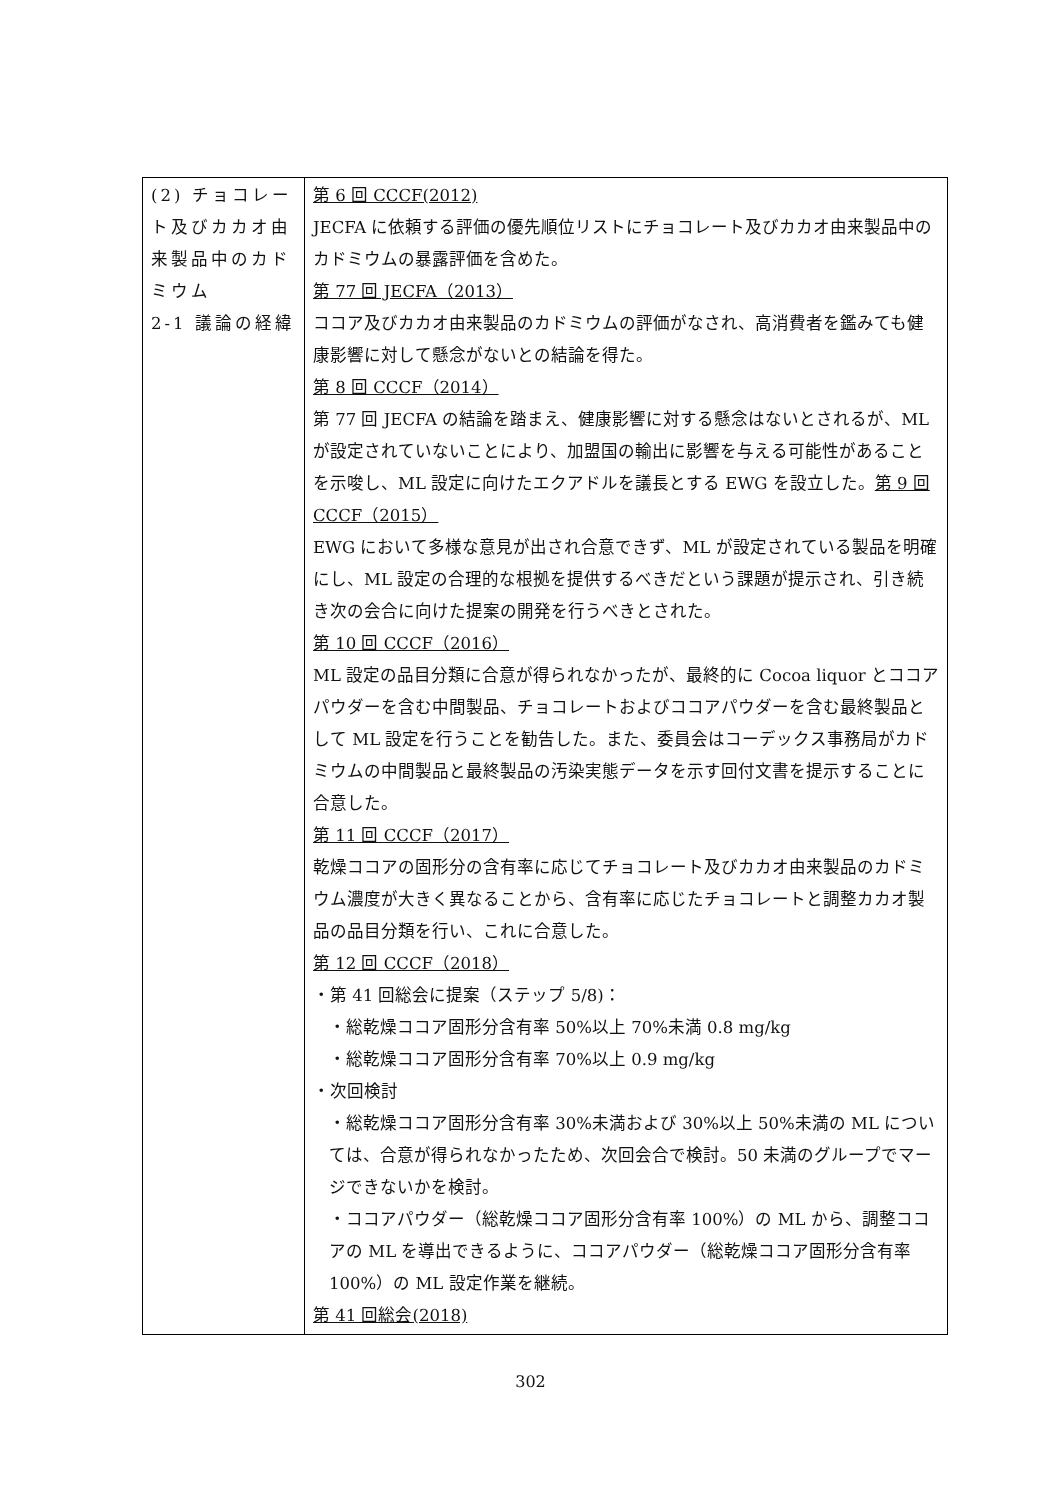| (2) チョコレート及びカカオ由来製品中のカドミウム 2-1 議論の経緯 | 第 6 回 CCCF(2012) JECFA に依頼する評価の優先順位リストにチョコレート及びカカオ由来製品中のカドミウムの暴露評価を含めた。 第 77 回 JECFA（2013） ココア及びカカオ由来製品のカドミウムの評価がなされ、高消費者を鑑みても健康影響に対して懸念がないとの結論を得た。 第 8 回 CCCF（2014） 第 77 回 JECFA の結論を踏まえ、健康影響に対する懸念はないとされるが、ML が設定されていないことにより、加盟国の輸出に影響を与える可能性があることを示唆し、ML 設定に向けたエクアドルを議長とする EWG を設立した。 第 9 回 CCCF（2015） EWG において多様な意見が出され合意できず、ML が設定されている製品を明確にし、ML 設定の合理的な根拠を提供するべきだという課題が提示され、引き続き次の会合に向けた提案の開発を行うべきとされた。 第 10 回 CCCF（2016） ML 設定の品目分類に合意が得られなかったが、最終的に Cocoa liquor とココアパウダーを含む中間製品、チョコレートおよびココアパウダーを含む最終製品として ML 設定を行うことを勧告した。また、委員会はコーデックス事務局がカドミウムの中間製品と最終製品の汚染実態データを示す回付文書を提示することに合意した。 第 11 回 CCCF（2017） 乾燥ココアの固形分の含有率に応じてチョコレート及びカカオ由来製品のカドミウム濃度が大きく異なることから、含有率に応じたチョコレートと調整カカオ製品の品目分類を行い、これに合意した。 第 12 回 CCCF（2018） ・第 41 回総会に提案（ステップ 5/8)： ・総乾燥ココア固形分含有率 50%以上 70%未満 0.8 mg/kg ・総乾燥ココア固形分含有率 70%以上 0.9 mg/kg ・次回検討 ・総乾燥ココア固形分含有率 30%未満および 30%以上 50%未満の ML については、合意が得られなかったため、次回会合で検討。50 未満のグループでマージできないかを検討。 ・ココアパウダー（総乾燥ココア固形分含有率 100%）の ML から、調整ココアの ML を導出できるように、ココアパウダー（総乾燥ココア固形分含有率 100%）の ML 設定作業を継続。 第 41 回総会(2018) |
302